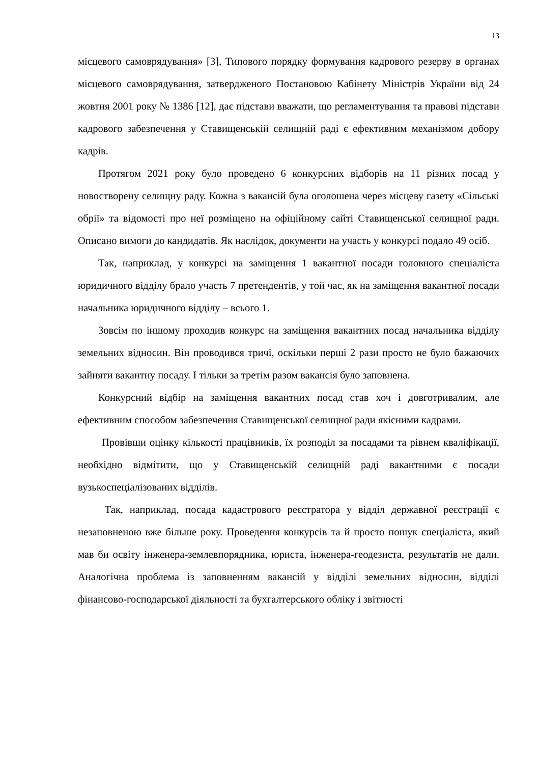13
місцевого самоврядування» [3], Типового порядку формування кадрового резерву в органах місцевого самоврядування, затвердженого Постановою Кабінету Міністрів України від 24 жовтня 2001 року № 1386 [12], дає підстави вважати, що регламентування та правові підстави кадрового забезпечення у Ставищенській селищній раді є ефективним механізмом добору кадрів.
Протягом 2021 року було проведено 6 конкурсних відборів на 11 різних посад у новостворену селищну раду. Кожна з вакансій була оголошена через місцеву газету «Сільські обрії» та відомості про неї розміщено на офіційному сайті Ставищенської селищної ради. Описано вимоги до кандидатів. Як наслідок, документи на участь у конкурсі подало 49 осіб.
Так, наприклад, у конкурсі на заміщення 1 вакантної посади головного спеціаліста юридичного відділу брало участь 7 претендентів, у той час, як на заміщення вакантної посади начальника юридичного відділу – всього 1.
Зовсім по іншому проходив конкурс на заміщення вакантних посад начальника відділу земельних відносин. Він проводився тричі, оскільки перші 2 рази просто не було бажаючих зайняти вакантну посаду. І тільки за третім разом вакансія було заповнена.
Конкурсний відбір на заміщення вакантних посад став хоч і довготривалим, але ефективним способом забезпечення Ставищенської селищної ради якісними кадрами.
Провівши оцінку кількості працівників, їх розподіл за посадами та рівнем кваліфікації, необхідно відмітити, що у Ставищенській селищній раді вакантними є посади вузькоспеціалізованих відділів.
Так, наприклад, посада кадастрового реєстратора у відділ державної реєстрації є незаповненою вже більше року. Проведення конкурсів та й просто пошук спеціаліста, який мав би освіту інженера-землевпорядника, юриста, інженера-геодезиста, результатів не дали. Аналогічна проблема із заповненням вакансій у відділі земельних відносин, відділі фінансово-господарської діяльності та бухгалтерського обліку і звітності